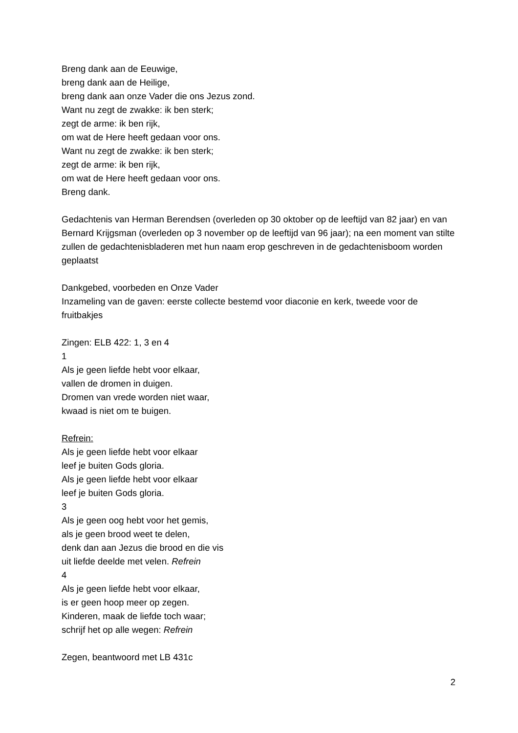Breng dank aan de Eeuwige,
breng dank aan de Heilige,
breng dank aan onze Vader die ons Jezus zond.
Want nu zegt de zwakke: ik ben sterk;
zegt de arme: ik ben rijk,
om wat de Here heeft gedaan voor ons.
Want nu zegt de zwakke: ik ben sterk;
zegt de arme: ik ben rijk,
om wat de Here heeft gedaan voor ons.
Breng dank.
Gedachtenis van Herman Berendsen (overleden op 30 oktober op de leeftijd van 82 jaar) en van Bernard Krijgsman (overleden op 3 november op de leeftijd van 96 jaar); na een moment van stilte zullen de gedachtenisbladeren met hun naam erop geschreven in de gedachtenisboom worden geplaatst
Dankgebed, voorbeden en Onze Vader
Inzameling van de gaven: eerste collecte bestemd voor diaconie en kerk, tweede voor de fruitbakjes
Zingen: ELB 422: 1, 3 en 4
1
Als je geen liefde hebt voor elkaar,
vallen de dromen in duigen.
Dromen van vrede worden niet waar,
kwaad is niet om te buigen.
Refrein:
Als je geen liefde hebt voor elkaar
leef je buiten Gods gloria.
Als je geen liefde hebt voor elkaar
leef je buiten Gods gloria.
3
Als je geen oog hebt voor het gemis,
als je geen brood weet te delen,
denk dan aan Jezus die brood en die vis
uit liefde deelde met velen. Refrein
4
Als je geen liefde hebt voor elkaar,
is er geen hoop meer op zegen.
Kinderen, maak de liefde toch waar;
schrijf het op alle wegen: Refrein
Zegen, beantwoord met LB 431c
2